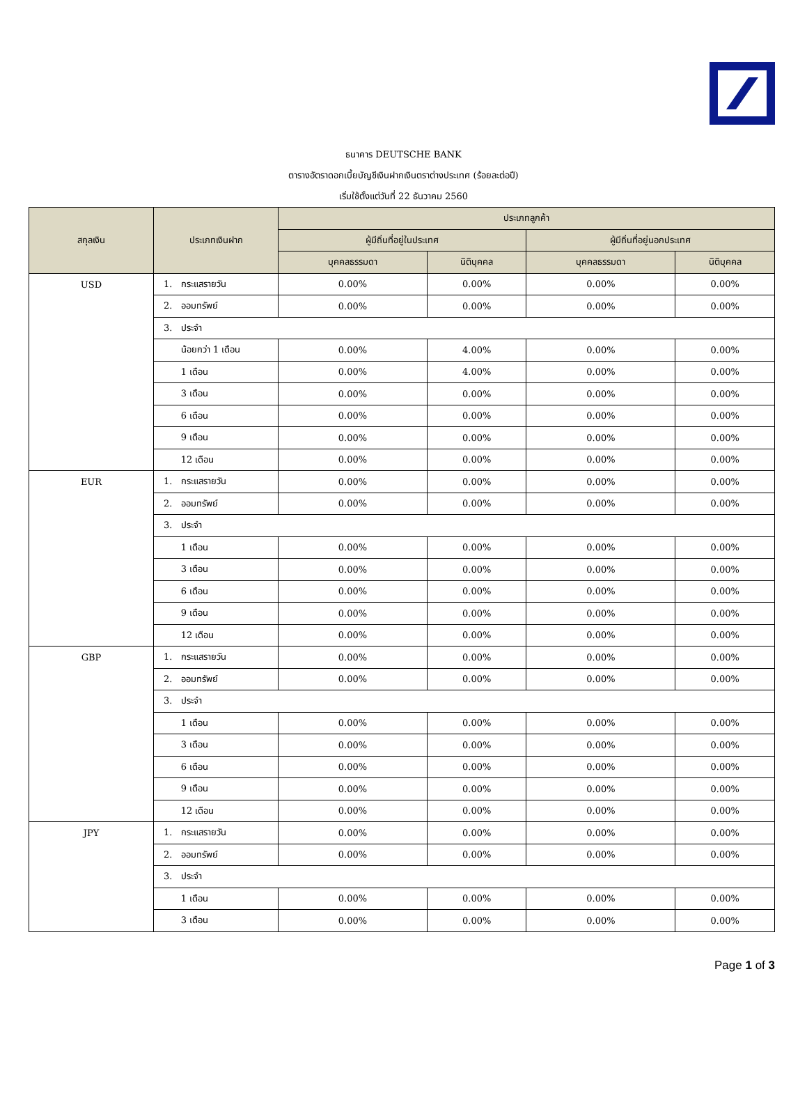ธนาคาร DEUTSCHE BANK
ตารางอัตราดอกเบี้ยบัญชีเงินฝากเงินตราต่างประเทศ (ร้อยละต่อปี)
เริ่มใช้ตั้งแต่วันที่ 22 ธันวาคม 2560
| สกุลเงิน | ประเภทเงินฝาก | ประเภทลูกค้า | | | |
| --- | --- | --- | --- | --- | --- |
| | | ผู้มีถิ่นที่อยู่ในประเทศ | | ผู้มีถิ่นที่อยู่นอกประเทศ | |
| | | บุคคลธรรมดา | นิติบุคคล | บุคคลธรรมดา | นิติบุคคล |
| USD | 1. กระแสรายวัน | 0.00% | 0.00% | 0.00% | 0.00% |
| | 2. ออมทรัพย์ | 0.00% | 0.00% | 0.00% | 0.00% |
| | 3. ประจำ | | | | |
| | น้อยกว่า 1 เดือน | 0.00% | 4.00% | 0.00% | 0.00% |
| | 1 เดือน | 0.00% | 4.00% | 0.00% | 0.00% |
| | 3 เดือน | 0.00% | 0.00% | 0.00% | 0.00% |
| | 6 เดือน | 0.00% | 0.00% | 0.00% | 0.00% |
| | 9 เดือน | 0.00% | 0.00% | 0.00% | 0.00% |
| | 12 เดือน | 0.00% | 0.00% | 0.00% | 0.00% |
| EUR | 1. กระแสรายวัน | 0.00% | 0.00% | 0.00% | 0.00% |
| | 2. ออมทรัพย์ | 0.00% | 0.00% | 0.00% | 0.00% |
| | 3. ประจำ | | | | |
| | 1 เดือน | 0.00% | 0.00% | 0.00% | 0.00% |
| | 3 เดือน | 0.00% | 0.00% | 0.00% | 0.00% |
| | 6 เดือน | 0.00% | 0.00% | 0.00% | 0.00% |
| | 9 เดือน | 0.00% | 0.00% | 0.00% | 0.00% |
| | 12 เดือน | 0.00% | 0.00% | 0.00% | 0.00% |
| GBP | 1. กระแสรายวัน | 0.00% | 0.00% | 0.00% | 0.00% |
| | 2. ออมทรัพย์ | 0.00% | 0.00% | 0.00% | 0.00% |
| | 3. ประจำ | | | | |
| | 1 เดือน | 0.00% | 0.00% | 0.00% | 0.00% |
| | 3 เดือน | 0.00% | 0.00% | 0.00% | 0.00% |
| | 6 เดือน | 0.00% | 0.00% | 0.00% | 0.00% |
| | 9 เดือน | 0.00% | 0.00% | 0.00% | 0.00% |
| | 12 เดือน | 0.00% | 0.00% | 0.00% | 0.00% |
| JPY | 1. กระแสรายวัน | 0.00% | 0.00% | 0.00% | 0.00% |
| | 2. ออมทรัพย์ | 0.00% | 0.00% | 0.00% | 0.00% |
| | 3. ประจำ | | | | |
| | 1 เดือน | 0.00% | 0.00% | 0.00% | 0.00% |
| | 3 เดือน | 0.00% | 0.00% | 0.00% | 0.00% |
Page 1 of 3